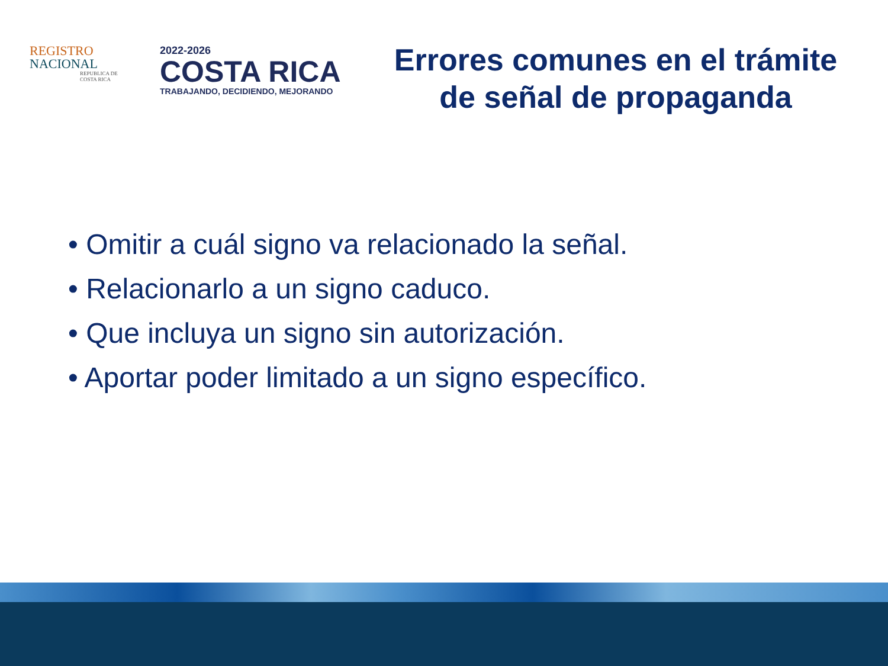REGISTRO
NACIONAL
REPUBLICA DE
COSTA RICA
2022-2026
COSTA RICA
TRABAJANDO, DECIDIENDO, MEJORANDO
Errores comunes en el trámite de señal de propaganda
• Omitir a cuál signo va relacionado la señal.
• Relacionarlo a un signo caduco.
• Que incluya un signo sin autorización.
• Aportar poder limitado a un signo específico.